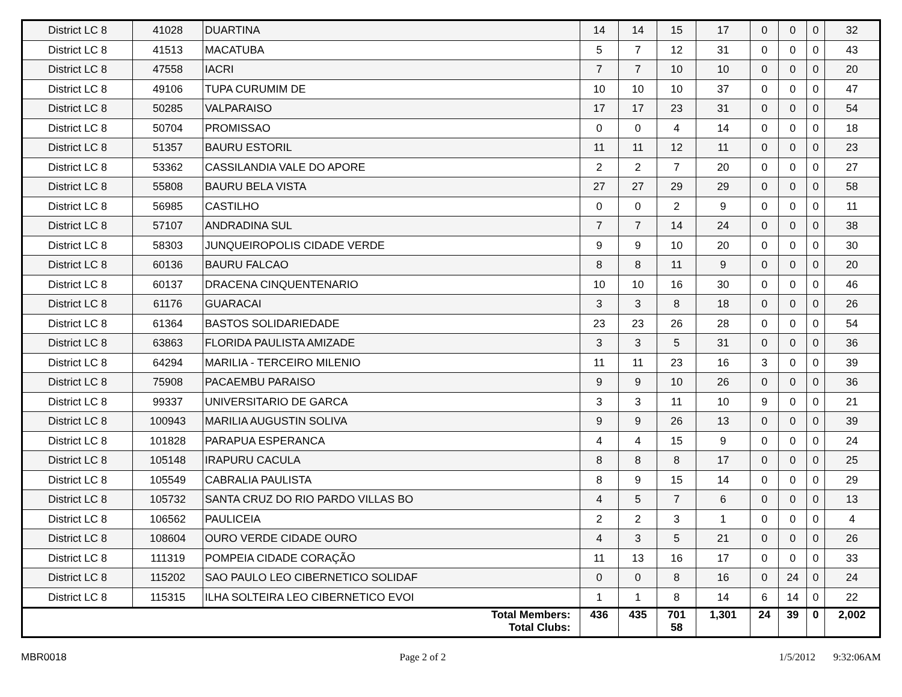| District LC 8 | 41028 | DUARTINA | 14 | 14 | 15 | 17 | 0 | 0 | 0 | 32 |
| District LC 8 | 41513 | MACATUBA | 5 | 7 | 12 | 31 | 0 | 0 | 0 | 43 |
| District LC 8 | 47558 | IACRI | 7 | 7 | 10 | 10 | 0 | 0 | 0 | 20 |
| District LC 8 | 49106 | TUPA CURUMIM DE | 10 | 10 | 10 | 37 | 0 | 0 | 0 | 47 |
| District LC 8 | 50285 | VALPARAISO | 17 | 17 | 23 | 31 | 0 | 0 | 0 | 54 |
| District LC 8 | 50704 | PROMISSAO | 0 | 0 | 4 | 14 | 0 | 0 | 0 | 18 |
| District LC 8 | 51357 | BAURU ESTORIL | 11 | 11 | 12 | 11 | 0 | 0 | 0 | 23 |
| District LC 8 | 53362 | CASSILANDIA VALE DO APORE | 2 | 2 | 7 | 20 | 0 | 0 | 0 | 27 |
| District LC 8 | 55808 | BAURU BELA VISTA | 27 | 27 | 29 | 29 | 0 | 0 | 0 | 58 |
| District LC 8 | 56985 | CASTILHO | 0 | 0 | 2 | 9 | 0 | 0 | 0 | 11 |
| District LC 8 | 57107 | ANDRADINA SUL | 7 | 7 | 14 | 24 | 0 | 0 | 0 | 38 |
| District LC 8 | 58303 | JUNQUEIROPOLIS CIDADE VERDE | 9 | 9 | 10 | 20 | 0 | 0 | 0 | 30 |
| District LC 8 | 60136 | BAURU FALCAO | 8 | 8 | 11 | 9 | 0 | 0 | 0 | 20 |
| District LC 8 | 60137 | DRACENA CINQUENTENARIO | 10 | 10 | 16 | 30 | 0 | 0 | 0 | 46 |
| District LC 8 | 61176 | GUARACAI | 3 | 3 | 8 | 18 | 0 | 0 | 0 | 26 |
| District LC 8 | 61364 | BASTOS SOLIDARIEDADE | 23 | 23 | 26 | 28 | 0 | 0 | 0 | 54 |
| District LC 8 | 63863 | FLORIDA PAULISTA AMIZADE | 3 | 3 | 5 | 31 | 0 | 0 | 0 | 36 |
| District LC 8 | 64294 | MARILIA - TERCEIRO MILENIO | 11 | 11 | 23 | 16 | 3 | 0 | 0 | 39 |
| District LC 8 | 75908 | PACAEMBU PARAISO | 9 | 9 | 10 | 26 | 0 | 0 | 0 | 36 |
| District LC 8 | 99337 | UNIVERSITARIO DE GARCA | 3 | 3 | 11 | 10 | 9 | 0 | 0 | 21 |
| District LC 8 | 100943 | MARILIA AUGUSTIN SOLIVA | 9 | 9 | 26 | 13 | 0 | 0 | 0 | 39 |
| District LC 8 | 101828 | PARAPUA ESPERANCA | 4 | 4 | 15 | 9 | 0 | 0 | 0 | 24 |
| District LC 8 | 105148 | IRAPURU CACULA | 8 | 8 | 8 | 17 | 0 | 0 | 0 | 25 |
| District LC 8 | 105549 | CABRALIA PAULISTA | 8 | 9 | 15 | 14 | 0 | 0 | 0 | 29 |
| District LC 8 | 105732 | SANTA CRUZ DO RIO PARDO VILLAS BO | 4 | 5 | 7 | 6 | 0 | 0 | 0 | 13 |
| District LC 8 | 106562 | PAULICEIA | 2 | 2 | 3 | 1 | 0 | 0 | 0 | 4 |
| District LC 8 | 108604 | OURO VERDE CIDADE OURO | 4 | 3 | 5 | 21 | 0 | 0 | 0 | 26 |
| District LC 8 | 111319 | POMPEIA CIDADE CORAÇÃO | 11 | 13 | 16 | 17 | 0 | 0 | 0 | 33 |
| District LC 8 | 115202 | SAO PAULO LEO CIBERNETICO SOLIDAF | 0 | 0 | 8 | 16 | 0 | 24 | 0 | 24 |
| District LC 8 | 115315 | ILHA SOLTEIRA LEO CIBERNETICO EVOI | 1 | 1 | 8 | 14 | 6 | 14 | 0 | 22 |
| Total Members: Total Clubs: | | | 436 | 435 | 701 58 | 1,301 | 24 | 39 | 0 | 2,002 |
MBR0018 Page 2 of 2 1/5/2012 9:32:06AM